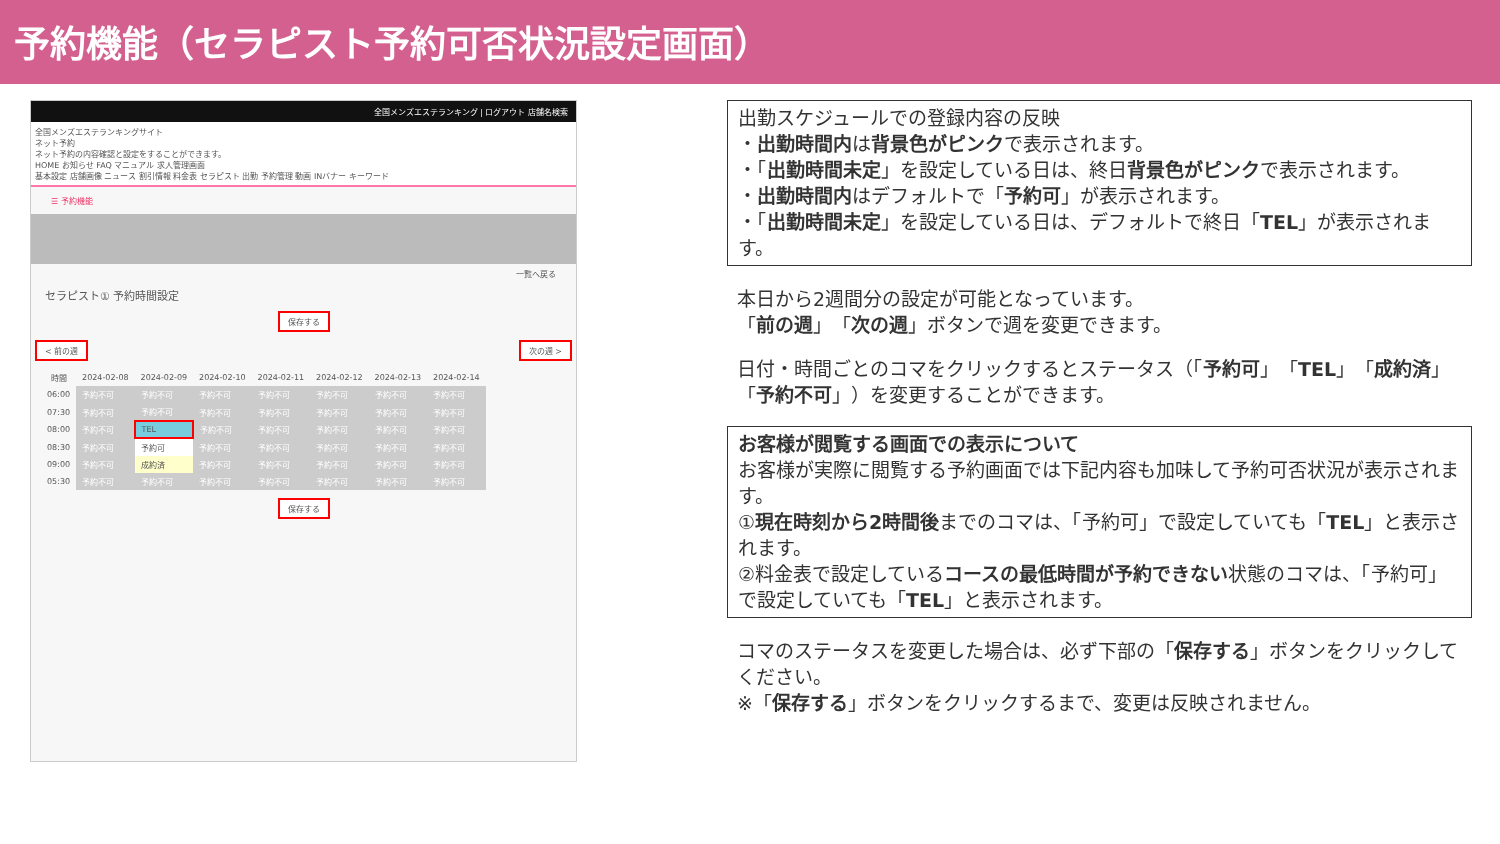予約機能（セラピスト予約可否状況設定画面）
全国メンズエステランキング | ログアウト 店舗名検索
全国メンズエステランキングサイト
ネット予約
ネット予約の内容確認と設定をすることができます。
HOME お知らせ FAQ マニュアル 求人管理画面
基本設定 店舗画像 ニュース 割引情報 料金表 セラピスト 出勤 予約管理 動画 INバナー キーワード
☰ 予約機能
一覧へ戻る
セラピスト① 予約時間設定
保存する
< 前の週 次の週 >
| 時間 | 2024-02-08 | 2024-02-09 | 2024-02-10 | 2024-02-11 | 2024-02-12 | 2024-02-13 | 2024-02-14 |
| --- | --- | --- | --- | --- | --- | --- | --- |
| 06:00 | 予約不可 | 予約不可 | 予約不可 | 予約不可 | 予約不可 | 予約不可 | 予約不可 |
| 07:30 | 予約不可 | 予約不可 | 予約不可 | 予約不可 | 予約不可 | 予約不可 | 予約不可 |
| 08:00 | 予約不可 | TEL | 予約不可 | 予約不可 | 予約不可 | 予約不可 | 予約不可 |
| 08:30 | 予約不可 | 予約可 | 予約不可 | 予約不可 | 予約不可 | 予約不可 | 予約不可 |
| 09:00 | 予約不可 | 成約済 | 予約不可 | 予約不可 | 予約不可 | 予約不可 | 予約不可 |
| 05:30 | 予約不可 | 予約不可 | 予約不可 | 予約不可 | 予約不可 | 予約不可 | 予約不可 |
保存する
出勤スケジュールでの登録内容の反映
・出勤時間内は背景色がピンクで表示されます。
・「出勤時間未定」を設定している日は、終日背景色がピンクで表示されます。
・出勤時間内はデフォルトで「予約可」が表示されます。
・「出勤時間未定」を設定している日は、デフォルトで終日「TEL」が表示されます。
本日から2週間分の設定が可能となっています。
「前の週」「次の週」ボタンで週を変更できます。
日付・時間ごとのコマをクリックするとステータス（「予約可」「TEL」「成約済」「予約不可」）を変更することができます。
お客様が閲覧する画面での表示について
お客様が実際に閲覧する予約画面では下記内容も加味して予約可否状況が表示されます。
①現在時刻から2時間後までのコマは、「予約可」で設定していても「TEL」と表示されます。
②料金表で設定しているコースの最低時間が予約できない状態のコマは、「予約可」で設定していても「TEL」と表示されます。
コマのステータスを変更した場合は、必ず下部の「保存する」ボタンをクリックしてください。
※「保存する」ボタンをクリックするまで、変更は反映されません。